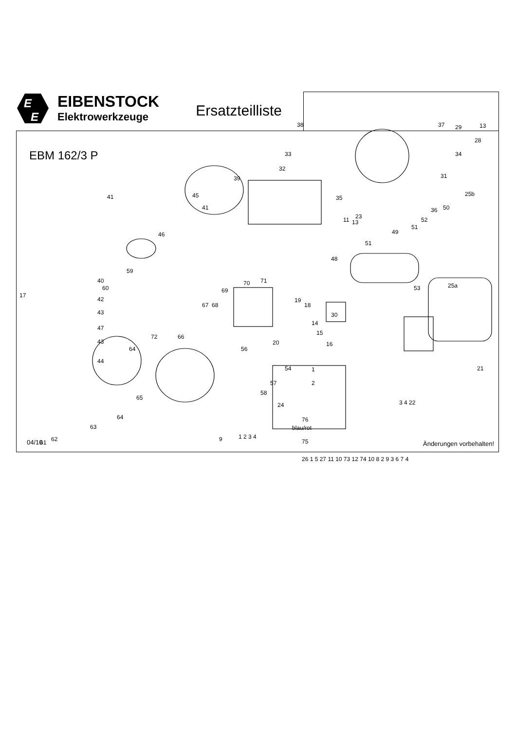E
E
EIBENSTOCK
Elektrowerkzeuge
Ersatzteilliste
EBM 162/3 P
38
37
29
13
28
34
33
32
39
31
25b
41
45
41
35
11
13
23
36
52
51
50
46
49
51
48
59
40
60
70
71
69
53
25a
17
42
43
19
18
67
68
30
47
14
15
43
66
72
16
20
64
56
44
54
21
1
2
57
58
65
24
3 4 22
64
63
blau/rot
76
62
61
9
1 2 3 4
75
26 1 5 27 11 10 73 12 74 10 8 2 9 3 6 7 4
04/10 Änderungen vorbehalten!